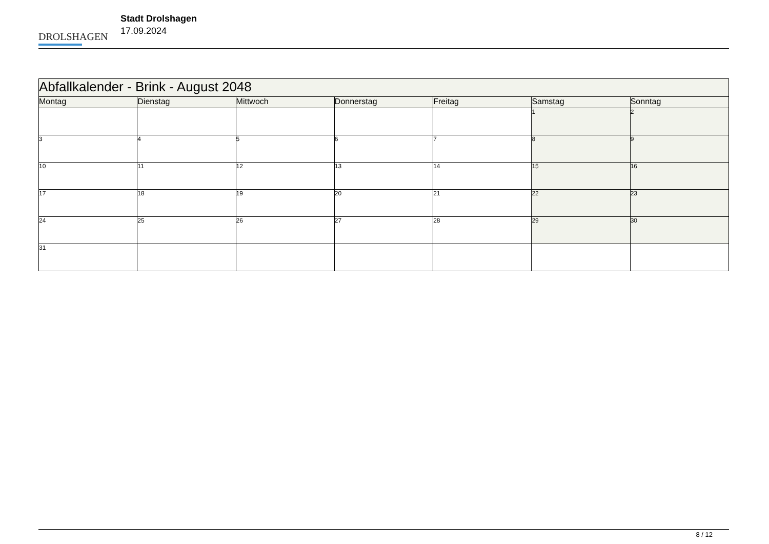DROLSHAGEN
Stadt Drolshagen
17.09.2024
| Abfallkalender - Brink - August 2048 | | | | | | |
| Montag | Dienstag | Mittwoch | Donnerstag | Freitag | Samstag | Sonntag |
| | | | | | 1 | 2 |
| 3 | 4 | 5 | 6 | 7 | 8 | 9 |
| 10 | 11 | 12 | 13 | 14 | 15 | 16 |
| 17 | 18 | 19 | 20 | 21 | 22 | 23 |
| 24 | 25 | 26 | 27 | 28 | 29 | 30 |
| 31 | | | | | | |
8 / 12